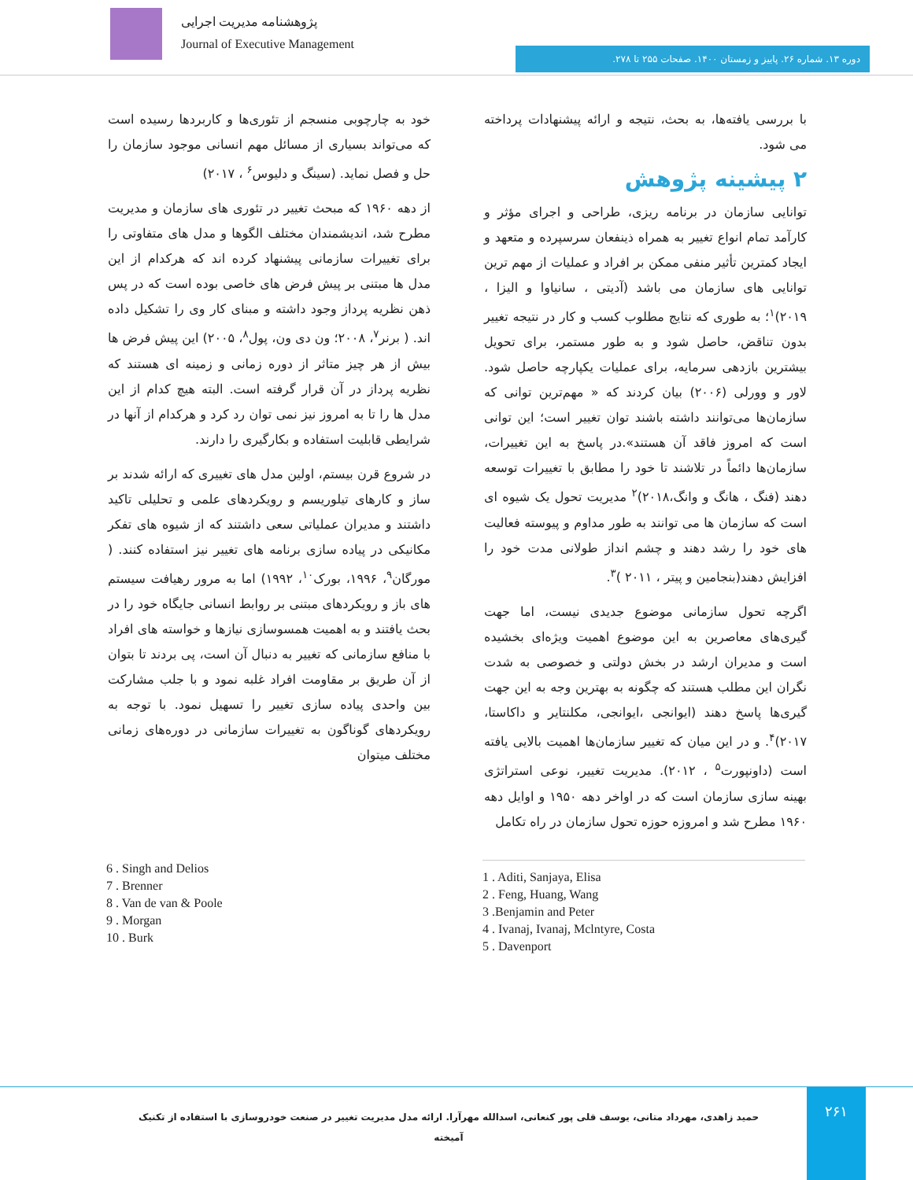پژوهشنامه مدیریت اجرایی
Journal of Executive Management
دوره ۱۳. شماره ۲۶. پاییز و زمستان ۱۴۰۰. صفحات ۲۵۵ تا ۲۷۸.
با بررسی یافته‌ها، به بحث، نتیجه و ارائه پیشنهادات پرداخته می شود.
۲ پیشینه پژوهش
توانایی سازمان در برنامه ریزی، طراحی و اجرای مؤثر و کارآمد تمام انواع تغییر به همراه ذینفعان سرسپرده و متعهد و ایجاد کمترین تأثیر منفی ممکن بر افراد و عملیات از مهم ترین توانایی های سازمان می باشد (آدیتی ، سانیاوا و الیزا ، ۲۰۱۹)<sup>۱</sup>؛ به طوری که نتایج مطلوب کسب و کار در نتیجه تغییر بدون تناقض، حاصل شود و به طور مستمر، برای تحویل بیشترین بازدهی سرمایه، برای عملیات یکپارچه حاصل شود. لاور و وورلی (۲۰۰۶) بیان کردند که « مهم‌ترین توانی که سازمان‌ها می‌توانند داشته باشند توان تغییر است؛ این توانی است که امروز فاقد آن هستند».در پاسخ به این تغییرات، سازمان‌ها دائماً در تلاشند تا خود را مطابق با تغییرات توسعه دهند (فنگ ، هانگ و وانگ،۲۰۱۸)<sup>۲</sup> مدیریت تحول یک شیوه ای است که سازمان ها می توانند به طور مداوم و پیوسته فعالیت های خود را رشد دهند و چشم انداز طولانی مدت خود را افزایش دهند(بنجامین و پیتر ، ۲۰۱۱ )<sup>۳</sup>.
اگرچه تحول سازمانی موضوع جدیدی نیست، اما جهت گیری‌های معاصرین به این موضوع اهمیت ویژه‌ای بخشیده است و مدیران ارشد در بخش دولتی و خصوصی به شدت نگران این مطلب هستند که چگونه به بهترین وجه به این جهت گیری‌ها پاسخ دهند (ایوانجی ،ایوانجی، مکلنتایر و داکاستا، ۲۰۱۷)<sup>۴</sup>. و در این میان که تغییر سازمان‌ها اهمیت بالایی یافته است (داونپورت<sup>۵</sup> ، ۲۰۱۲). مدیریت تغییر، نوعی استراتژی بهینه سازی سازمان است که در اواخر دهه ۱۹۵۰ و اوایل دهه ۱۹۶۰ مطرح شد و امروزه حوزه تحول سازمان در راه تکامل
خود به چارچوبی منسجم از تئوری‌ها و کاربردها رسیده است که می‌تواند بسیاری از مسائل مهم انسانی موجود سازمان را حل و فصل نماید. (سینگ و دلیوس<sup>۶</sup> ، ۲۰۱۷)
از دهه ۱۹۶۰ که مبحث تغییر در تئوری های سازمان و مدیریت مطرح شد، اندیشمندان مختلف الگوها و مدل های متفاوتی را برای تغییرات سازمانی پیشنهاد کرده اند که هرکدام از این مدل ها مبتنی بر پیش فرض های خاصی بوده است که در پس ذهن نظریه پرداز وجود داشته و مبنای کار وی را تشکیل داده اند. ( برنر<sup>۷</sup>، ۲۰۰۸؛ ون دی ون، پول<sup>۸</sup>، ۲۰۰۵) این پیش فرض ها بیش از هر چیز متاثر از دوره زمانی و زمینه ای هستند که نظریه پرداز در آن قرار گرفته است. البته هیچ کدام از این مدل ها را تا به امروز نیز نمی توان رد کرد و هرکدام از آنها در شرایطی قابلیت استفاده و بکارگیری را دارند.
در شروع قرن بیستم، اولین مدل های تغییری که ارائه شدند بر ساز و کارهای تیلوریسم و رویکردهای علمی و تحلیلی تاکید داشتند و مدیران عملیاتی سعی داشتند که از شیوه های تفکر مکانیکی در پیاده سازی برنامه های تغییر نیز استفاده کنند. ( مورگان<sup>۹</sup>، ۱۹۹۶، بورک<sup>۱۰</sup>، ۱۹۹۲) اما به مرور رهیافت سیستم های باز و رویکردهای مبتنی بر روابط انسانی جایگاه خود را در بحث یافتند و به اهمیت همسوسازی نیازها و خواسته های افراد با منافع سازمانی که تغییر به دنبال آن است، پی بردند تا بتوان از آن طریق بر مقاومت افراد غلبه نمود و با جلب مشارکت بین واحدی پیاده سازی تغییر را تسهیل نمود. با توجه به رویکردهای گوناگون به تغییرات سازمانی در دوره‌های زمانی مختلف میتوان
6 . Singh and Delios
7 . Brenner
8 . Van de van & Poole
9 . Morgan
10 . Burk
1 . Aditi, Sanjaya, Elisa
2 . Feng, Huang, Wang
3 .Benjamin and Peter
4 . Ivanaj, Ivanaj, Mclntyre, Costa
5 . Davenport
حمید زاهدی، مهرداد متانی، یوسف قلی پور کنعانی، اسدالله مهرآرا. ارائه مدل مدیریت تغییر در صنعت خودروسازی با استفاده از تکنیک آمیخته
۲۶۱